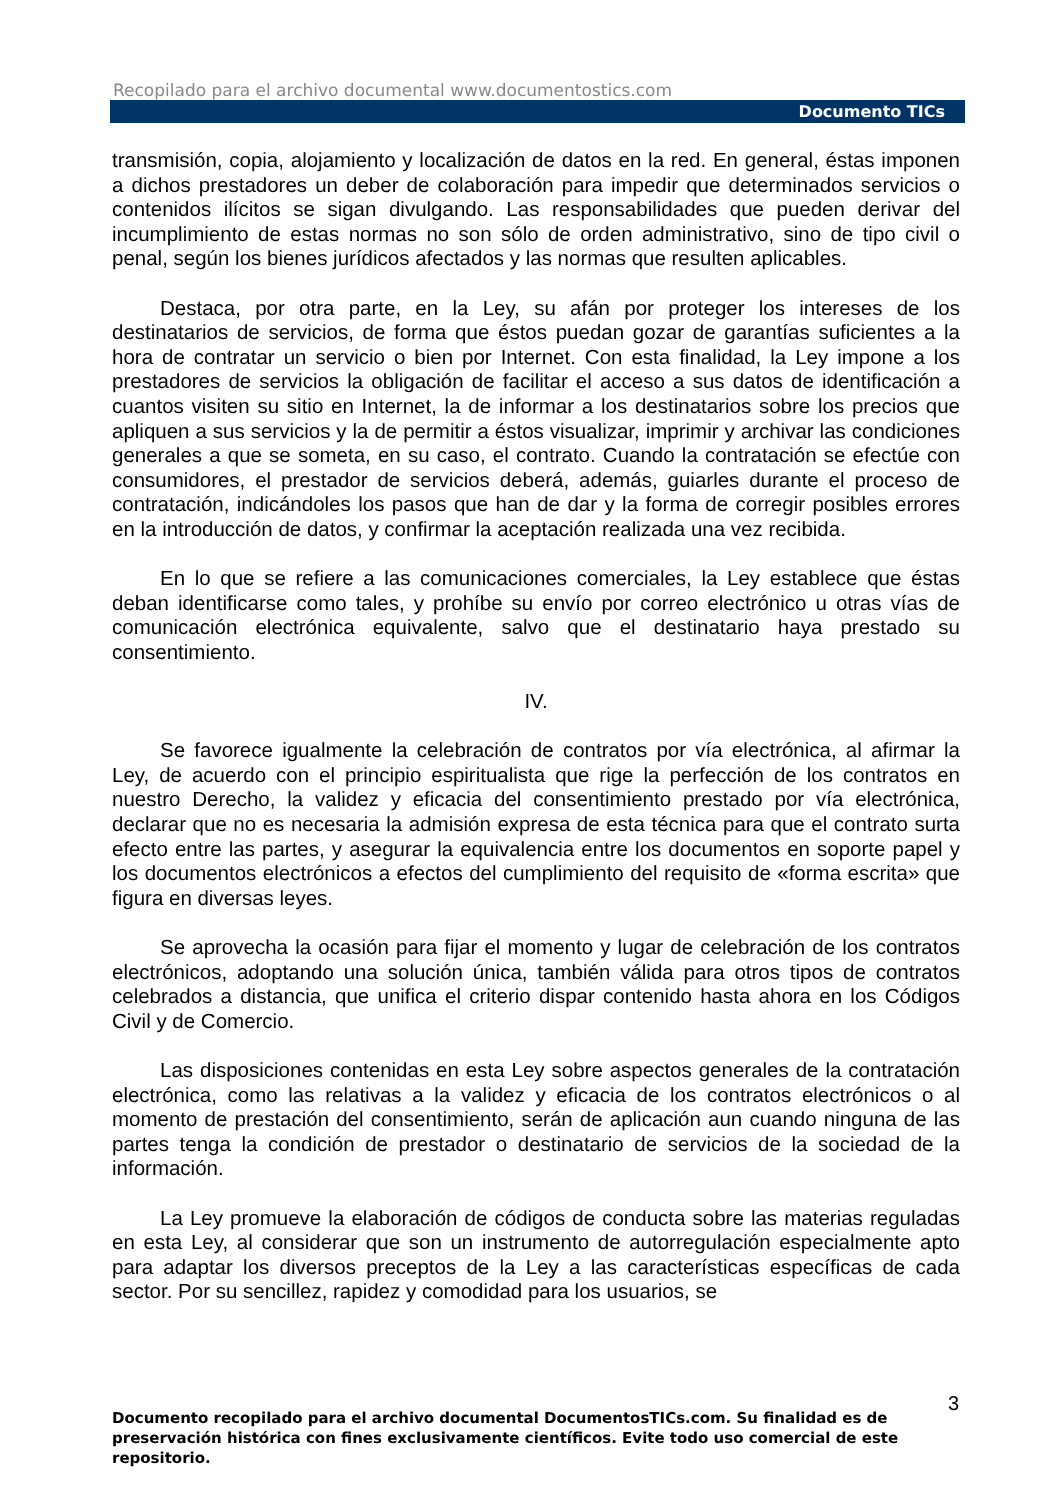Recopilado para el archivo documental www.documentostics.com
Documento TICs
transmisión, copia, alojamiento y localización de datos en la red. En general, éstas imponen a dichos prestadores un deber de colaboración para impedir que determinados servicios o contenidos ilícitos se sigan divulgando. Las responsabilidades que pueden derivar del incumplimiento de estas normas no son sólo de orden administrativo, sino de tipo civil o penal, según los bienes jurídicos afectados y las normas que resulten aplicables.
Destaca, por otra parte, en la Ley, su afán por proteger los intereses de los destinatarios de servicios, de forma que éstos puedan gozar de garantías suficientes a la hora de contratar un servicio o bien por Internet. Con esta finalidad, la Ley impone a los prestadores de servicios la obligación de facilitar el acceso a sus datos de identificación a cuantos visiten su sitio en Internet, la de informar a los destinatarios sobre los precios que apliquen a sus servicios y la de permitir a éstos visualizar, imprimir y archivar las condiciones generales a que se someta, en su caso, el contrato. Cuando la contratación se efectúe con consumidores, el prestador de servicios deberá, además, guiarles durante el proceso de contratación, indicándoles los pasos que han de dar y la forma de corregir posibles errores en la introducción de datos, y confirmar la aceptación realizada una vez recibida.
En lo que se refiere a las comunicaciones comerciales, la Ley establece que éstas deban identificarse como tales, y prohíbe su envío por correo electrónico u otras vías de comunicación electrónica equivalente, salvo que el destinatario haya prestado su consentimiento.
IV.
Se favorece igualmente la celebración de contratos por vía electrónica, al afirmar la Ley, de acuerdo con el principio espiritualista que rige la perfección de los contratos en nuestro Derecho, la validez y eficacia del consentimiento prestado por vía electrónica, declarar que no es necesaria la admisión expresa de esta técnica para que el contrato surta efecto entre las partes, y asegurar la equivalencia entre los documentos en soporte papel y los documentos electrónicos a efectos del cumplimiento del requisito de «forma escrita» que figura en diversas leyes.
Se aprovecha la ocasión para fijar el momento y lugar de celebración de los contratos electrónicos, adoptando una solución única, también válida para otros tipos de contratos celebrados a distancia, que unifica el criterio dispar contenido hasta ahora en los Códigos Civil y de Comercio.
Las disposiciones contenidas en esta Ley sobre aspectos generales de la contratación electrónica, como las relativas a la validez y eficacia de los contratos electrónicos o al momento de prestación del consentimiento, serán de aplicación aun cuando ninguna de las partes tenga la condición de prestador o destinatario de servicios de la sociedad de la información.
La Ley promueve la elaboración de códigos de conducta sobre las materias reguladas en esta Ley, al considerar que son un instrumento de autorregulación especialmente apto para adaptar los diversos preceptos de la Ley a las características específicas de cada sector. Por su sencillez, rapidez y comodidad para los usuarios, se
3
Documento recopilado para el archivo documental DocumentosTICs.com. Su finalidad es de preservación histórica con fines exclusivamente científicos. Evite todo uso comercial de este repositorio.